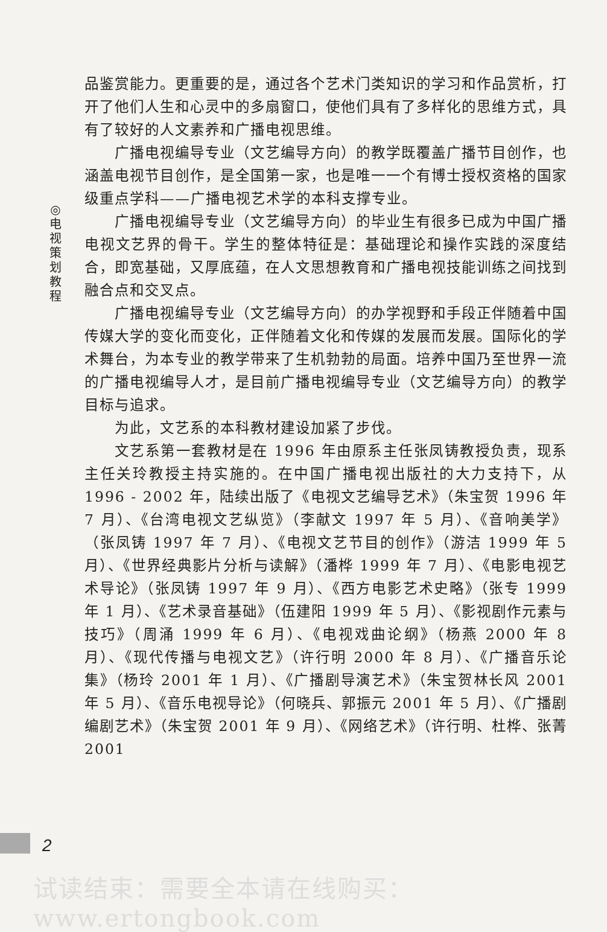◎
电
视
策
划
教
程
品鉴赏能力。更重要的是，通过各个艺术门类知识的学习和作品赏析，打开了他们人生和心灵中的多扇窗口，使他们具有了多样化的思维方式，具有了较好的人文素养和广播电视思维。
广播电视编导专业（文艺编导方向）的教学既覆盖广播节目创作，也涵盖电视节目创作，是全国第一家，也是唯一一个有博士授权资格的国家级重点学科——广播电视艺术学的本科支撑专业。
广播电视编导专业（文艺编导方向）的毕业生有很多已成为中国广播电视文艺界的骨干。学生的整体特征是：基础理论和操作实践的深度结合，即宽基础，又厚底蕴，在人文思想教育和广播电视技能训练之间找到融合点和交叉点。
广播电视编导专业（文艺编导方向）的办学视野和手段正伴随着中国传媒大学的变化而变化，正伴随着文化和传媒的发展而发展。国际化的学术舞台，为本专业的教学带来了生机勃勃的局面。培养中国乃至世界一流的广播电视编导人才，是目前广播电视编导专业（文艺编导方向）的教学目标与追求。
为此，文艺系的本科教材建设加紧了步伐。
文艺系第一套教材是在 1996 年由原系主任张凤铸教授负责，现系主任关玲教授主持实施的。在中国广播电视出版社的大力支持下，从 1996 - 2002 年，陆续出版了《电视文艺编导艺术》（朱宝贺 1996 年 7 月）、《台湾电视文艺纵览》（李献文 1997 年 5 月）、《音响美学》（张凤铸 1997 年 7 月）、《电视文艺节目的创作》（游洁 1999 年 5 月）、《世界经典影片分析与读解》（潘桦 1999 年 7 月）、《电影电视艺术导论》（张凤铸 1997 年 9 月）、《西方电影艺术史略》（张专 1999 年 1 月）、《艺术录音基础》（伍建阳 1999 年 5 月）、《影视剧作元素与技巧》（周涌 1999 年 6 月）、《电视戏曲论纲》（杨燕 2000 年 8 月）、《现代传播与电视文艺》（许行明 2000 年 8 月）、《广播音乐论集》（杨玲 2001 年 1 月）、《广播剧导演艺术》（朱宝贺林长风 2001 年 5 月）、《音乐电视导论》（何晓兵、郭振元 2001 年 5 月）、《广播剧编剧艺术》（朱宝贺 2001 年 9 月）、《网络艺术》（许行明、杜桦、张菁 2001
2
试读结束：需要全本请在线购买： www.ertongbook.com